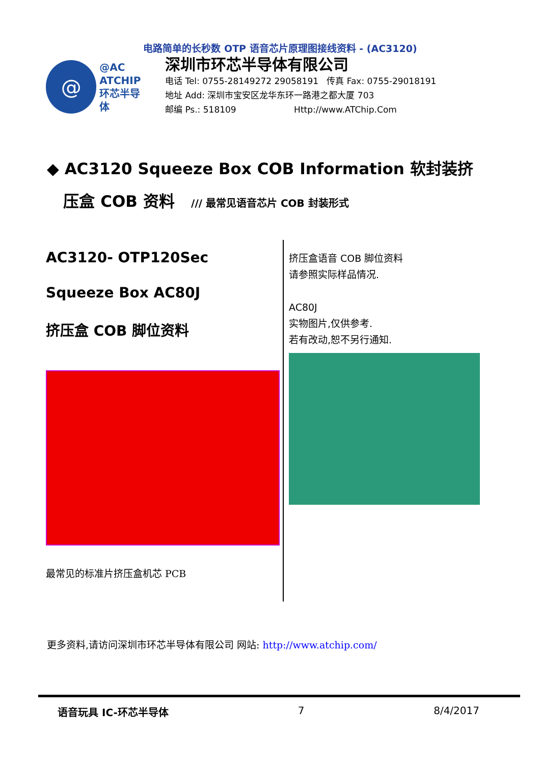电路简单的长秒数 OTP 语音芯片原理图接线资料 - (AC3120)
@
@AC
ATCHIP
环芯半导体
深圳市环芯半导体有限公司
电话 Tel: 0755-28149272 29058191 传真 Fax: 0755-29018191
地址 Add: 深圳市宝安区龙华东环一路港之都大厦 703
邮编 Ps.: 518109 Http://www.ATChip.Com
◆ AC3120 Squeeze Box COB Information 软封装挤
压盒 COB 资料 /// 最常见语音芯片 COB 封装形式
AC3120- OTP120Sec
Squeeze Box AC80J
挤压盒 COB 脚位资料
最常见的标准片挤压盒机芯 PCB
挤压盒语音 COB 脚位资料
请参照实际样品情况.
AC80J
实物图片,仅供参考.
若有改动,恕不另行通知.
更多资料,请访问深圳市环芯半导体有限公司 网站: http://www.atchip.com/
语音玩具 IC-环芯半导体 7 8/4/2017